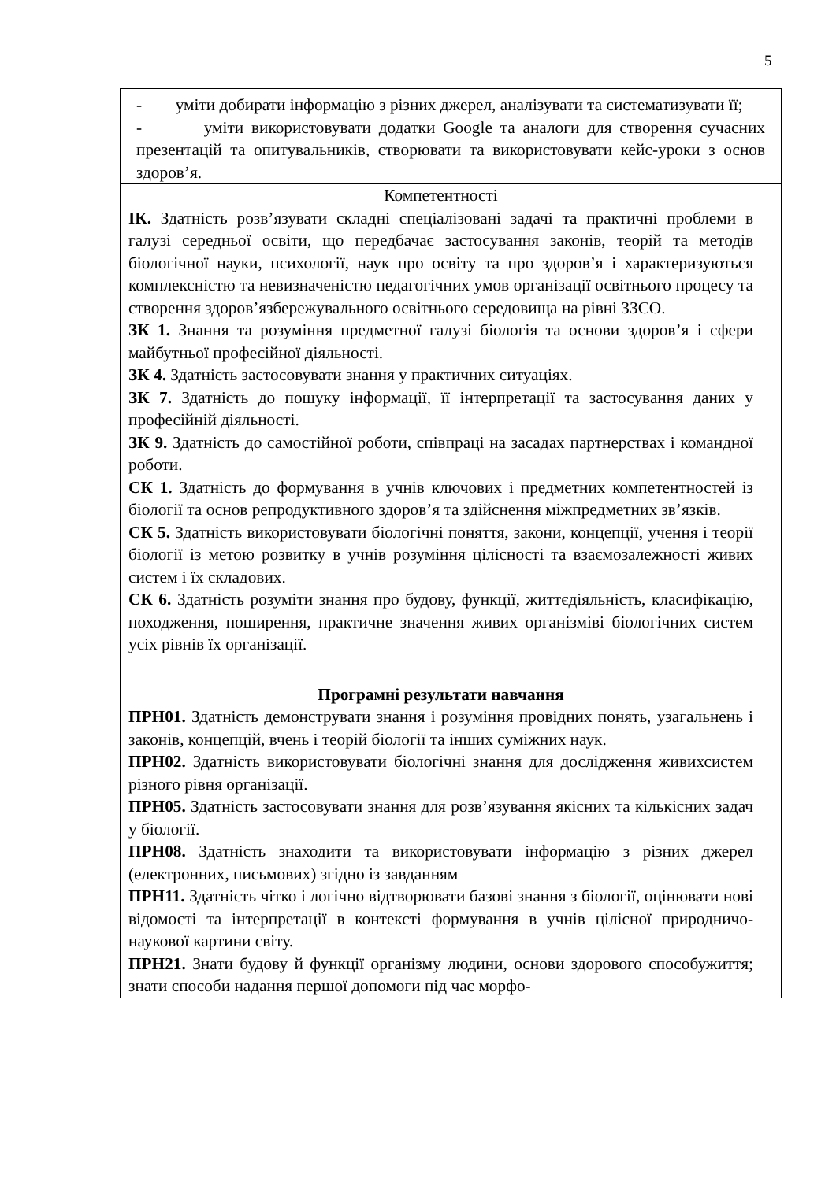5
| - уміти добирати інформацію з різних джерел, аналізувати та систематизувати її; - уміти використовувати додатки Google та аналоги для створення сучасних презентацій та опитувальників, створювати та використовувати кейс-уроки з основ здоров’я. |
| Компетентності ІК. Здатність розв’язувати складні спеціалізовані задачі та практичні проблеми в галузі середньої освіти, що передбачає застосування законів, теорій та методів біологічної науки, психології, наук про освіту та про здоров’я і характеризуються комплексністю та невизначеністю педагогічних умов організації освітнього процесу та створення здоров’язбережувального освітнього середовища на рівні ЗЗСО. ЗК 1. Знання та розуміння предметної галузі біологія та основи здоров’я і сфери майбутньої професійної діяльності. ЗК 4. Здатність застосовувати знання у практичних ситуаціях. ЗК 7. Здатність до пошуку інформації, її інтерпретації та застосування даних у професійній діяльності. ЗК 9. Здатність до самостійної роботи, співпраці на засадах партнерствах і командної роботи. СК 1. Здатність до формування в учнів ключових і предметних компетентностей із біології та основ репродуктивного здоров’я та здійснення міжпредметних зв’язків. СК 5. Здатність використовувати біологічні поняття, закони, концепції, учення і теорії біології із метою розвитку в учнів розуміння цілісності та взаємозалежності живих систем і їх складових. СК 6. Здатність розуміти знання про будову, функції, життєдіяльність, класифікацію, походження, поширення, практичне значення живих організміві біологічних систем усіх рівнів їх організації. |
| Програмні результати навчання ПРН01. Здатність демонструвати знання і розуміння провідних понять, узагальнень і законів, концепцій, вчень і теорій біології та інших суміжних наук. ПРН02. Здатність використовувати біологічні знання для дослідження живихсистем різного рівня організації. ПРН05. Здатність застосовувати знання для розв’язування якісних та кількісних задач у біології. ПРН08. Здатність знаходити та використовувати інформацію з різних джерел (електронних, письмових) згідно із завданням ПРН11. Здатність чітко і логічно відтворювати базові знання з біології, оцінювати нові відомості та інтерпретації в контексті формування в учнів цілісної природничо-наукової картини світу. ПРН21. Знати будову й функції організму людини, основи здорового способужиття; знати способи надання першої допомоги під час морфо- |